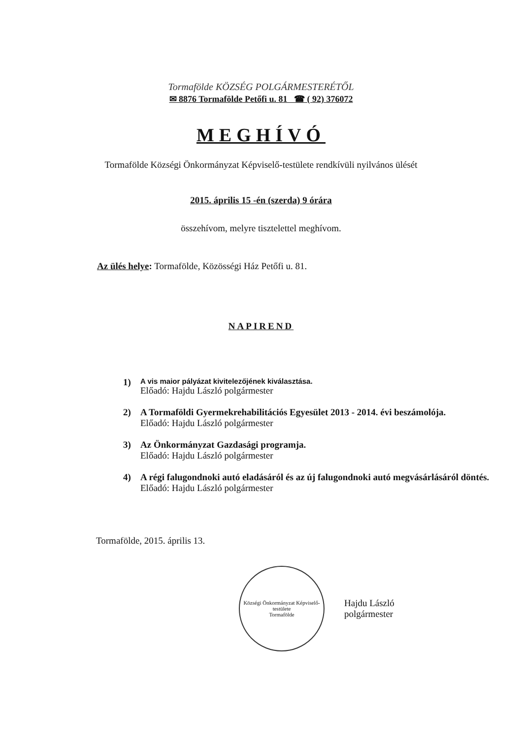Tormafölde KÖZSÉG POLGÁRMESTERÉTŐL
✉ 8876 Tormafölde Petőfi u. 81 ☎ ( 92) 376072
MEGHÍVÓ
Tormafölde Községi Önkormányzat Képviselő-testülete rendkívüli nyilvános ülését
2015. április 15 -én (szerda) 9 órára
összehívom, melyre tisztelettel meghívom.
Az ülés helye: Tormafölde, Közösségi Ház Petőfi u. 81.
NAPIREND
1)
A vis maior pályázat kivitelezőjének kiválasztása.
Előadó: Hajdu László polgármester
2) A Tormaföldi Gyermekrehabilitációs Egyesület 2013 - 2014. évi beszámolója.
Előadó: Hajdu László polgármester
3) Az Önkormányzat Gazdasági programja.
Előadó: Hajdu László polgármester
4) A régi falugondnoki autó eladásáról és az új falugondnoki autó megvásárlásáról döntés.
Előadó: Hajdu László polgármester
Tormafölde, 2015. április 13.
Községi Önkormányzat Képviselő-testülete
Tormafölde
Hajdu László
polgármester